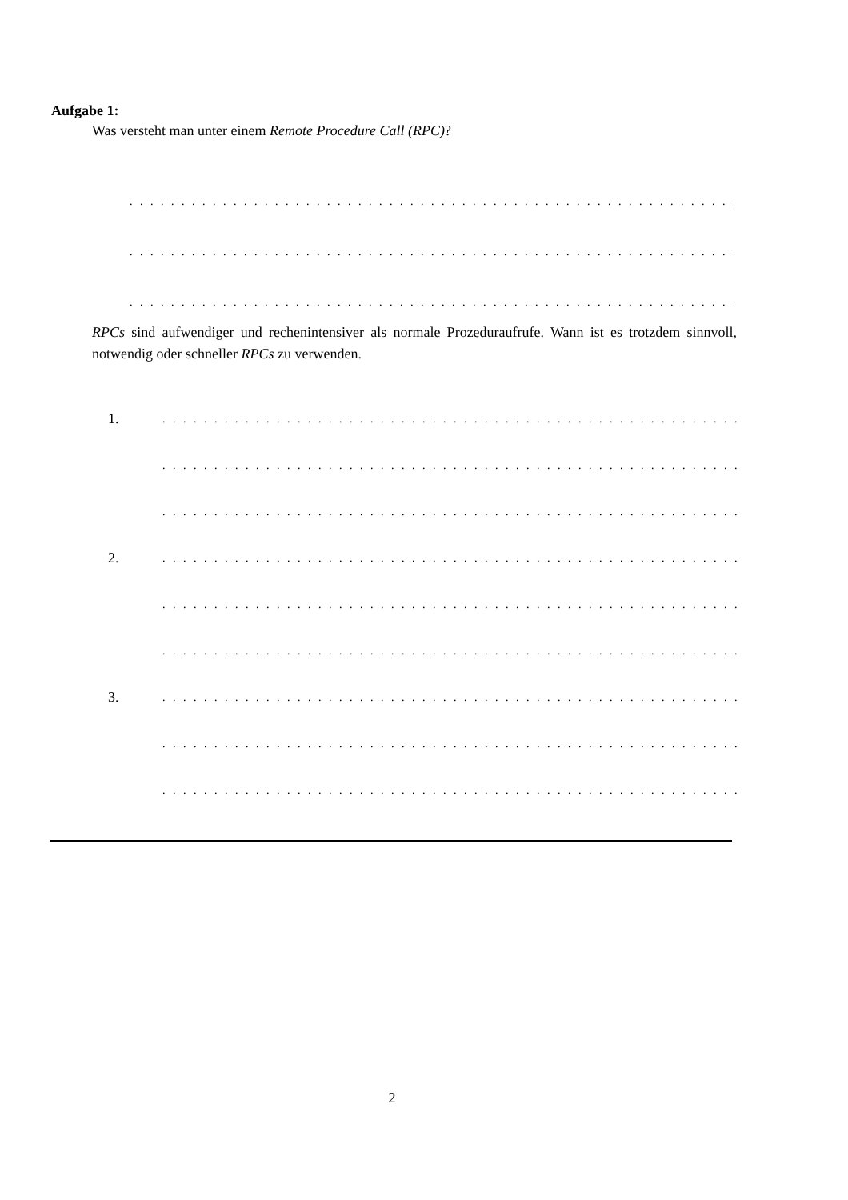Aufgabe 1:
Was versteht man unter einem Remote Procedure Call (RPC)?
. . . . . . . . . . . . . . . . . . . . . . . . . . . . . . . . . . . . . . . . . . . . . . . . . . . . . . . . . . . . . . . . . . . . . . . . . . . . . . . . . . .
. . . . . . . . . . . . . . . . . . . . . . . . . . . . . . . . . . . . . . . . . . . . . . . . . . . . . . . . . . . . . . . . . . . . . . . . . . . . . . . . . . .
. . . . . . . . . . . . . . . . . . . . . . . . . . . . . . . . . . . . . . . . . . . . . . . . . . . . . . . . . . . . . . . . . . . . . . . . . . . . . . . . . . .
RPCs sind aufwendiger und rechenintensiver als normale Prozeduraufrufe. Wann ist es trotzdem sinnvoll, notwendig oder schneller RPCs zu verwenden.
1.. . . . . . . . . . . . . . . . . . . . . . . . . . . . . . . . . . . . . . . . . . . . . . . . . . . . . . . . . . . . . . . . . . . . . . . . . . . . . . . .
. . . . . . . . . . . . . . . . . . . . . . . . . . . . . . . . . . . . . . . . . . . . . . . . . . . . . . . . . . . . . . . . . . . . . . . . . . . . . . . .
. . . . . . . . . . . . . . . . . . . . . . . . . . . . . . . . . . . . . . . . . . . . . . . . . . . . . . . . . . . . . . . . . . . . . . . . . . . . . . . .
2.. . . . . . . . . . . . . . . . . . . . . . . . . . . . . . . . . . . . . . . . . . . . . . . . . . . . . . . . . . . . . . . . . . . . . . . . . . . . . . . .
. . . . . . . . . . . . . . . . . . . . . . . . . . . . . . . . . . . . . . . . . . . . . . . . . . . . . . . . . . . . . . . . . . . . . . . . . . . . . . . .
. . . . . . . . . . . . . . . . . . . . . . . . . . . . . . . . . . . . . . . . . . . . . . . . . . . . . . . . . . . . . . . . . . . . . . . . . . . . . . . .
3.. . . . . . . . . . . . . . . . . . . . . . . . . . . . . . . . . . . . . . . . . . . . . . . . . . . . . . . . . . . . . . . . . . . . . . . . . . . . . . . .
. . . . . . . . . . . . . . . . . . . . . . . . . . . . . . . . . . . . . . . . . . . . . . . . . . . . . . . . . . . . . . . . . . . . . . . . . . . . . . . .
. . . . . . . . . . . . . . . . . . . . . . . . . . . . . . . . . . . . . . . . . . . . . . . . . . . . . . . . . . . . . . . . . . . . . . . . . . . . . . . .
2